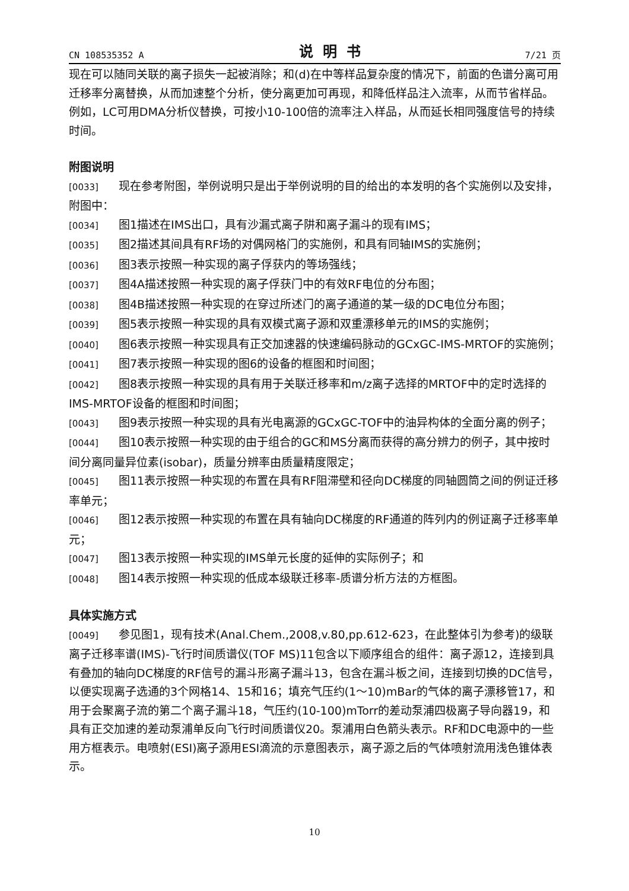CN 108535352 A 说明书 7/21 页
现在可以随同关联的离子损失一起被消除；和(d)在中等样品复杂度的情况下，前面的色谱分离可用迁移率分离替换，从而加速整个分析，使分离更加可再现，和降低样品注入流率，从而节省样品。例如，LC可用DMA分析仪替换，可按小10-100倍的流率注入样品，从而延长相同强度信号的持续时间。
附图说明
[0033] 现在参考附图，举例说明只是出于举例说明的目的给出的本发明的各个实施例以及安排，附图中：
[0034] 图1描述在IMS出口，具有沙漏式离子阱和离子漏斗的现有IMS；
[0035] 图2描述其间具有RF场的对偶网格门的实施例，和具有同轴IMS的实施例；
[0036] 图3表示按照一种实现的离子俘获内的等场强线；
[0037] 图4A描述按照一种实现的离子俘获门中的有效RF电位的分布图；
[0038] 图4B描述按照一种实现的在穿过所述门的离子通道的某一级的DC电位分布图；
[0039] 图5表示按照一种实现的具有双模式离子源和双重漂移单元的IMS的实施例；
[0040] 图6表示按照一种实现具有正交加速器的快速编码脉动的GCxGC-IMS-MRTOF的实施例；
[0041] 图7表示按照一种实现的图6的设备的框图和时间图；
[0042] 图8表示按照一种实现的具有用于关联迁移率和m/z离子选择的MRTOF中的定时选择的IMS-MRTOF设备的框图和时间图；
[0043] 图9表示按照一种实现的具有光电离源的GCxGC-TOF中的油异构体的全面分离的例子；
[0044] 图10表示按照一种实现的由于组合的GC和MS分离而获得的高分辨力的例子，其中按时间分离同量异位素(isobar)，质量分辨率由质量精度限定；
[0045] 图11表示按照一种实现的布置在具有RF阻滞壁和径向DC梯度的同轴圆筒之间的例证迁移率单元；
[0046] 图12表示按照一种实现的布置在具有轴向DC梯度的RF通道的阵列内的例证离子迁移率单元；
[0047] 图13表示按照一种实现的IMS单元长度的延伸的实际例子；和
[0048] 图14表示按照一种实现的低成本级联迁移率-质谱分析方法的方框图。
具体实施方式
[0049] 参见图1，现有技术(Anal.Chem.,2008,v.80,pp.612-623，在此整体引为参考)的级联离子迁移率谱(IMS)-飞行时间质谱仪(TOF MS)11包含以下顺序组合的组件：离子源12，连接到具有叠加的轴向DC梯度的RF信号的漏斗形离子漏斗13，包含在漏斗板之间，连接到切换的DC信号，以便实现离子选通的3个网格14、15和16；填充气压约(1～10)mBar的气体的离子漂移管17，和用于会聚离子流的第二个离子漏斗18，气压约(10-100)mTorr的差动泵浦四极离子导向器19，和具有正交加速的差动泵浦单反向飞行时间质谱仪20。泵浦用白色箭头表示。RF和DC电源中的一些用方框表示。电喷射(ESI)离子源用ESI滴流的示意图表示，离子源之后的气体喷射流用浅色锥体表示。
10